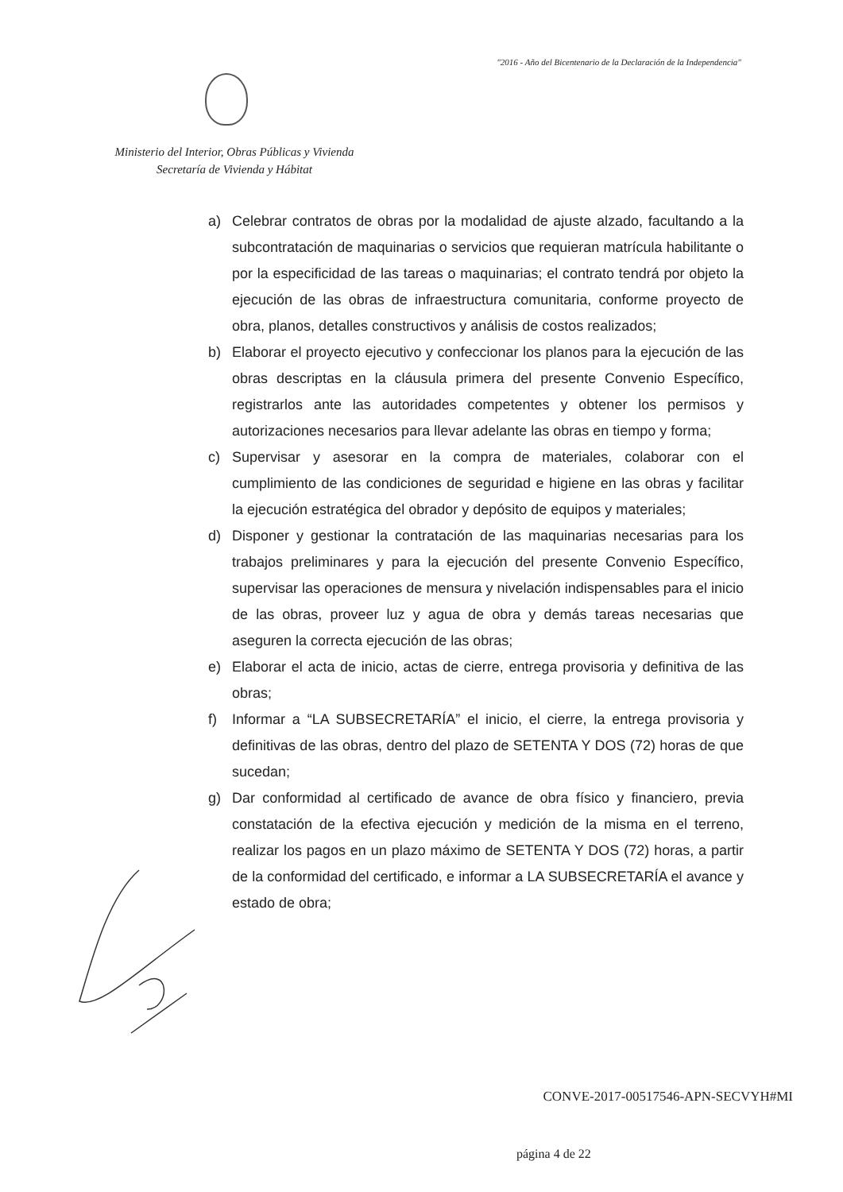"2016 - Año del Bicentenario de la Declaración de la Independencia"
Ministerio del Interior, Obras Públicas y Vivienda
Secretaría de Vivienda y Hábitat
a) Celebrar contratos de obras por la modalidad de ajuste alzado, facultando a la subcontratación de maquinarias o servicios que requieran matrícula habilitante o por la especificidad de las tareas o maquinarias; el contrato tendrá por objeto la ejecución de las obras de infraestructura comunitaria, conforme proyecto de obra, planos, detalles constructivos y análisis de costos realizados;
b) Elaborar el proyecto ejecutivo y confeccionar los planos para la ejecución de las obras descriptas en la cláusula primera del presente Convenio Específico, registrarlos ante las autoridades competentes y obtener los permisos y autorizaciones necesarios para llevar adelante las obras en tiempo y forma;
c) Supervisar y asesorar en la compra de materiales, colaborar con el cumplimiento de las condiciones de seguridad e higiene en las obras y facilitar la ejecución estratégica del obrador y depósito de equipos y materiales;
d) Disponer y gestionar la contratación de las maquinarias necesarias para los trabajos preliminares y para la ejecución del presente Convenio Específico, supervisar las operaciones de mensura y nivelación indispensables para el inicio de las obras, proveer luz y agua de obra y demás tareas necesarias que aseguren la correcta ejecución de las obras;
e) Elaborar el acta de inicio, actas de cierre, entrega provisoria y definitiva de las obras;
f) Informar a “LA SUBSECRETARÍA” el inicio, el cierre, la entrega provisoria y definitivas de las obras, dentro del plazo de SETENTA Y DOS (72) horas de que sucedan;
g) Dar conformidad al certificado de avance de obra físico y financiero, previa constatación de la efectiva ejecución y medición de la misma en el terreno, realizar los pagos en un plazo máximo de SETENTA Y DOS (72) horas, a partir de la conformidad del certificado, e informar a LA SUBSECRETARÍA el avance y estado de obra;
CONVE-2017-00517546-APN-SECVYH#MI
página 4 de 22